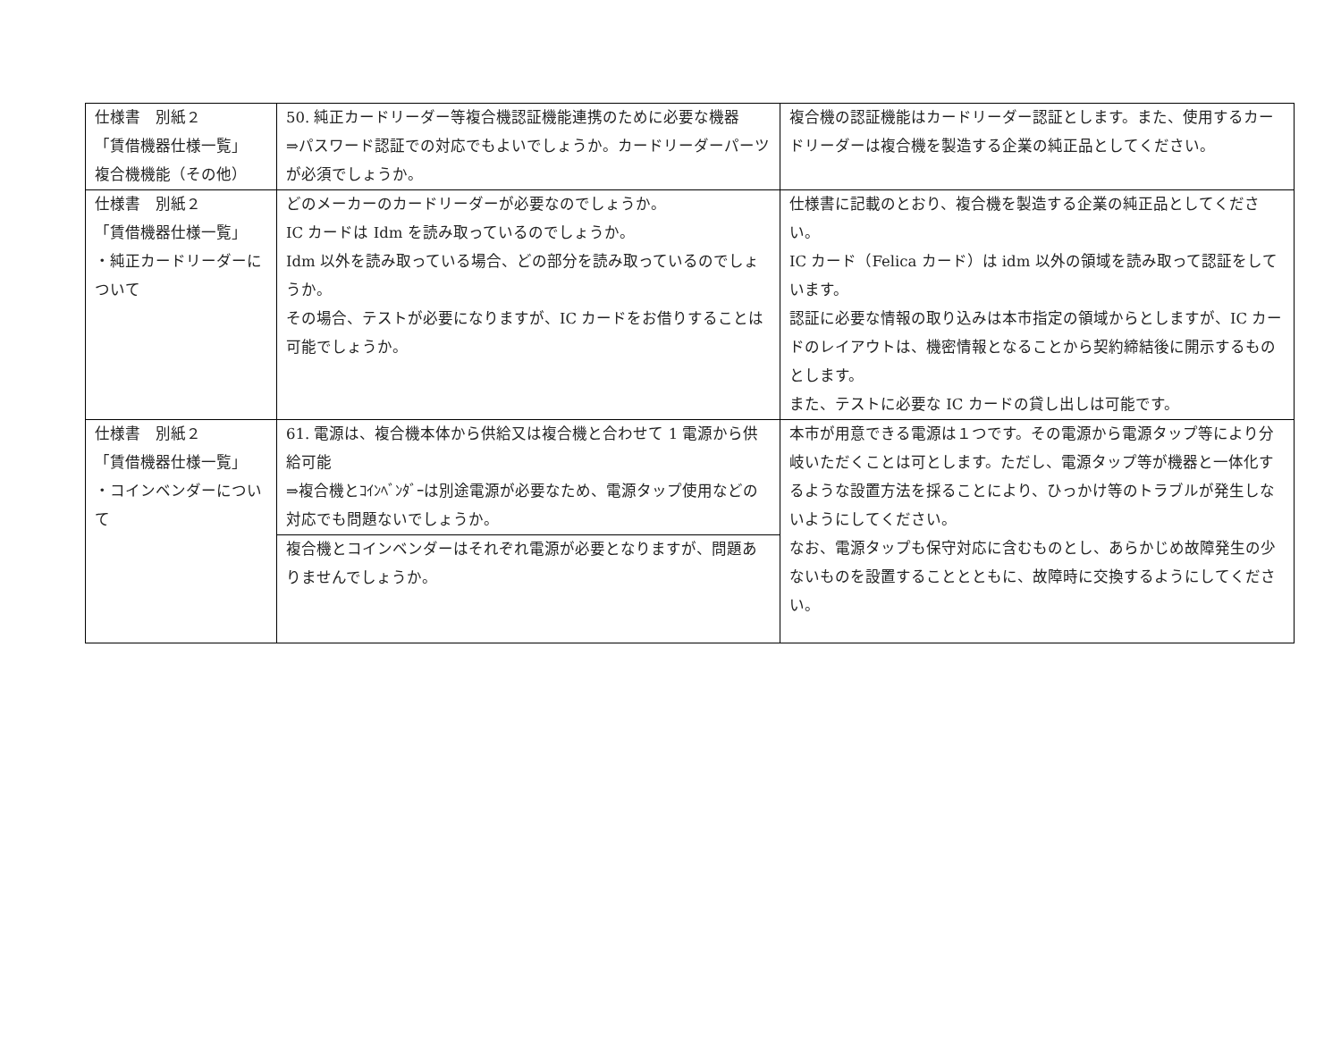| 仕様書 別紙２ 「賃借機器仕様一覧」 複合機機能（その他） | 50. 純正カードリーダー等複合機認証機能連携のために必要な機器 ⇒パスワード認証での対応でもよいでしょうか。カードリーダーパーツが必須でしょうか。 | 複合機の認証機能はカードリーダー認証とします。また、使用するカードリーダーは複合機を製造する企業の純正品としてください。 |
| 仕様書 別紙２ 「賃借機器仕様一覧」 ・純正カードリーダーについて | どのメーカーのカードリーダーが必要なのでしょうか。 IC カードは Idm を読み取っているのでしょうか。 Idm 以外を読み取っている場合、どの部分を読み取っているのでしょうか。 その場合、テストが必要になりますが、IC カードをお借りすることは可能でしょうか。 | 仕様書に記載のとおり、複合機を製造する企業の純正品としてください。 IC カード（Felica カード）は idm 以外の領域を読み取って認証をしています。 認証に必要な情報の取り込みは本市指定の領域からとしますが、IC カードのレイアウトは、機密情報となることから契約締結後に開示するものとします。 また、テストに必要な IC カードの貸し出しは可能です。 |
| 仕様書 別紙２ 「賃借機器仕様一覧」 ・コインベンダーについて | 61. 電源は、複合機本体から供給又は複合機と合わせて 1 電源から供給可能 ⇒複合機とｺｲﾝﾍﾞﾝﾀﾞｰは別途電源が必要なため、電源タップ使用などの対応でも問題ないでしょうか。 | 本市が用意できる電源は１つです。その電源から電源タップ等により分岐いただくことは可とします。ただし、電源タップ等が機器と一体化するような設置方法を採ることにより、ひっかけ等のトラブルが発生しないようにしてください。 なお、電源タップも保守対応に含むものとし、あらかじめ故障発生の少ないものを設置することとともに、故障時に交換するようにしてください。 |
| | 複合機とコインベンダーはそれぞれ電源が必要となりますが、問題ありませんでしょうか。 | |